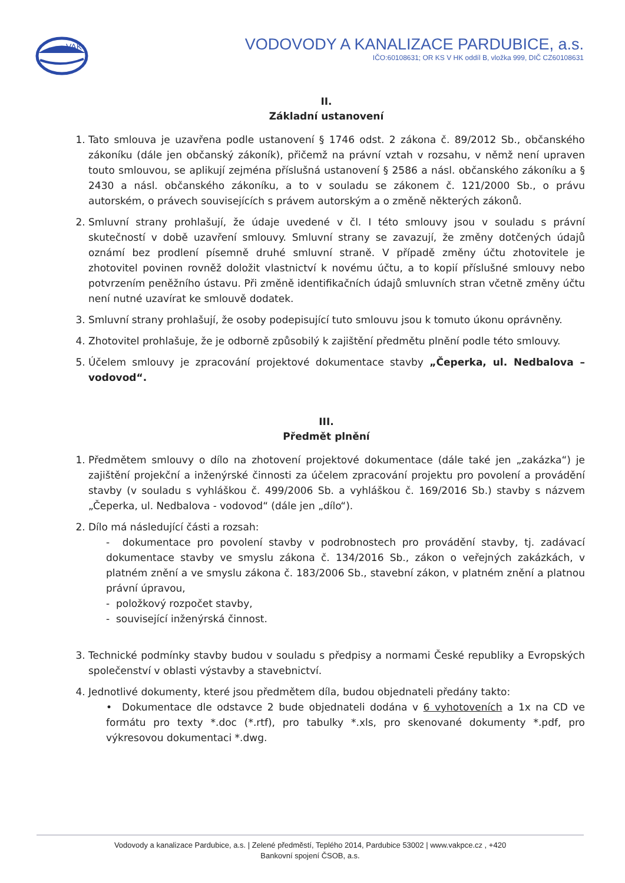VAK
VODOVODY A KANALIZACE PARDUBICE, a.s.
IČO:60108631; OR KS V HK oddíl B, vložka 999, DIČ CZ60108631
II.
Základní ustanovení
1. Tato smlouva je uzavřena podle ustanovení § 1746 odst. 2 zákona č. 89/2012 Sb., občanského zákoníku (dále jen občanský zákoník), přičemž na právní vztah v rozsahu, v němž není upraven touto smlouvou, se aplikují zejména příslušná ustanovení § 2586 a násl. občanského zákoníku a § 2430 a násl. občanského zákoníku, a to v souladu se zákonem č. 121/2000 Sb., o právu autorském, o právech souvisejících s právem autorským a o změně některých zákonů.
2. Smluvní strany prohlašují, že údaje uvedené v čl. I této smlouvy jsou v souladu s právní skutečností v době uzavření smlouvy. Smluvní strany se zavazují, že změny dotčených údajů oznámí bez prodlení písemně druhé smluvní straně. V případě změny účtu zhotovitele je zhotovitel povinen rovněž doložit vlastnictví k novému účtu, a to kopií příslušné smlouvy nebo potvrzením peněžního ústavu. Při změně identifikačních údajů smluvních stran včetně změny účtu není nutné uzavírat ke smlouvě dodatek.
3. Smluvní strany prohlašují, že osoby podepisující tuto smlouvu jsou k tomuto úkonu oprávněny.
4. Zhotovitel prohlašuje, že je odborně způsobilý k zajištění předmětu plnění podle této smlouvy.
5. Účelem smlouvy je zpracování projektové dokumentace stavby „Čeperka, ul. Nedbalova – vodovod“.
III.
Předmět plnění
1. Předmětem smlouvy o dílo na zhotovení projektové dokumentace (dále také jen „zakázka“) je zajištění projekční a inženýrské činnosti za účelem zpracování projektu pro povolení a provádění stavby (v souladu s vyhláškou č. 499/2006 Sb. a vyhláškou č. 169/2016 Sb.) stavby s názvem „Čeperka, ul. Nedbalova - vodovod“ (dále jen „dílo“).
2. Dílo má následující části a rozsah:
- dokumentace pro povolení stavby v podrobnostech pro provádění stavby, tj. zadávací dokumentace stavby ve smyslu zákona č. 134/2016 Sb., zákon o veřejných zakázkách, v platném znění a ve smyslu zákona č. 183/2006 Sb., stavební zákon, v platném znění a platnou právní úpravou,
- položkový rozpočet stavby,
- související inženýrská činnost.
3. Technické podmínky stavby budou v souladu s předpisy a normami České republiky a Evropských společenství v oblasti výstavby a stavebnictví.
4. Jednotlivé dokumenty, které jsou předmětem díla, budou objednateli předány takto:
• Dokumentace dle odstavce 2 bude objednateli dodána v 6 vyhotoveních a 1x na CD ve formátu pro texty *.doc (*.rtf), pro tabulky *.xls, pro skenované dokumenty *.pdf, pro výkresovou dokumentaci *.dwg.
Vodovody a kanalizace Pardubice, a.s. | Zelené předměstí, Teplého 2014, Pardubice 53002 | www.vakpce.cz , +420
Bankovní spojení ČSOB, a.s.